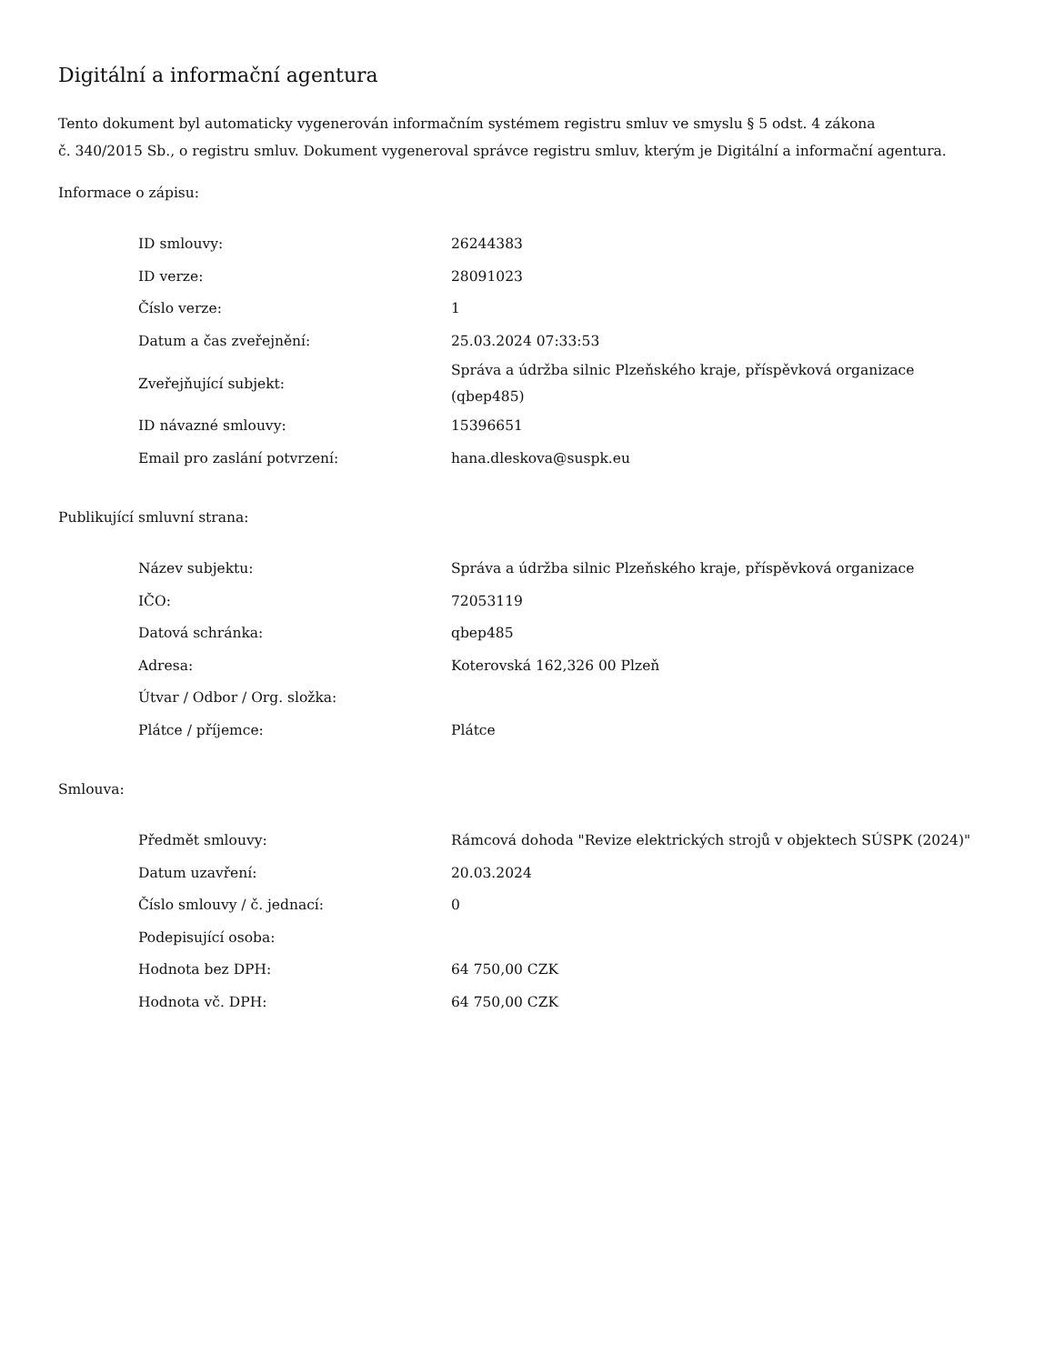Digitální a informační agentura
Tento dokument byl automaticky vygenerován informačním systémem registru smluv ve smyslu § 5 odst. 4 zákona
č. 340/2015 Sb., o registru smluv. Dokument vygeneroval správce registru smluv, kterým je Digitální a informační agentura.
Informace o zápisu:
| ID smlouvy: | 26244383 |
| ID verze: | 28091023 |
| Číslo verze: | 1 |
| Datum a čas zveřejnění: | 25.03.2024 07:33:53 |
| Zveřejňující subjekt: | Správa a údržba silnic Plzeňského kraje, příspěvková organizace (qbep485) |
| ID návazné smlouvy: | 15396651 |
| Email pro zaslání potvrzení: | hana.dleskova@suspk.eu |
Publikující smluvní strana:
| Název subjektu: | Správa a údržba silnic Plzeňského kraje, příspěvková organizace |
| IČO: | 72053119 |
| Datová schránka: | qbep485 |
| Adresa: | Koterovská 162,326 00 Plzeň |
| Útvar / Odbor / Org. složka: | |
| Plátce / příjemce: | Plátce |
Smlouva:
| Předmět smlouvy: | Rámcová dohoda "Revize elektrických strojů v objektech SÚSPK (2024)" |
| Datum uzavření: | 20.03.2024 |
| Číslo smlouvy / č. jednací: | 0 |
| Podepisující osoba: | |
| Hodnota bez DPH: | 64 750,00 CZK |
| Hodnota vč. DPH: | 64 750,00 CZK |